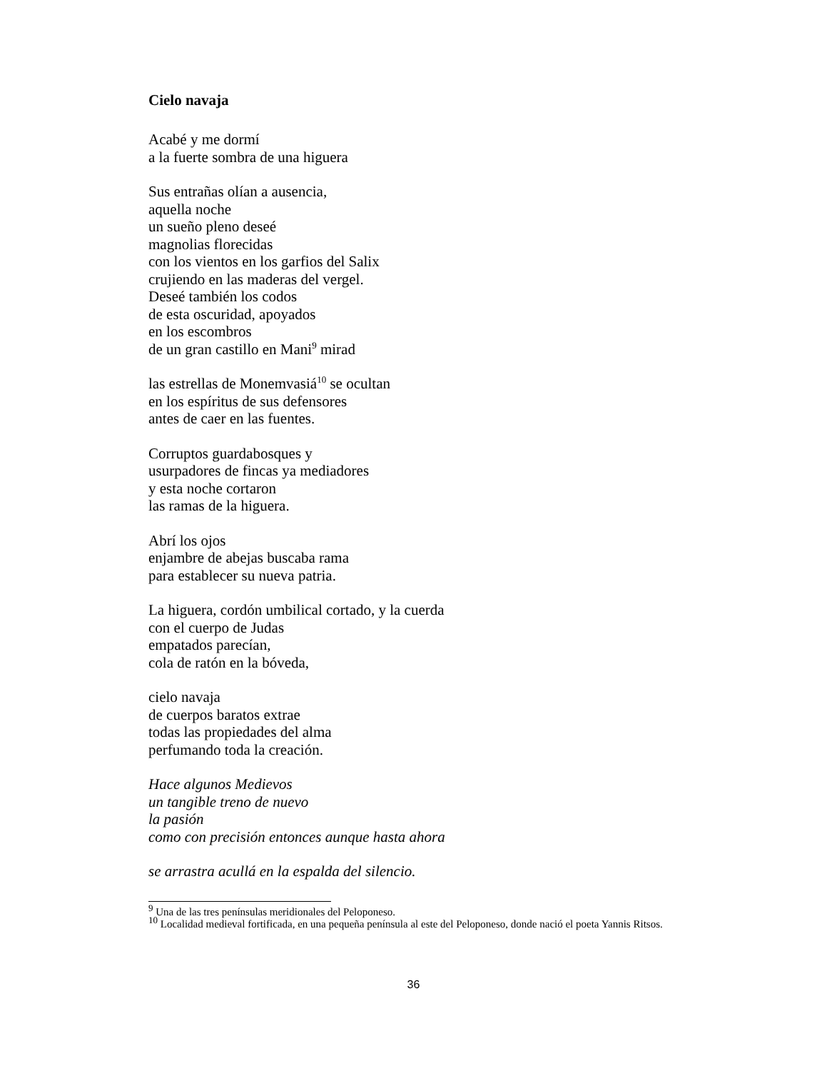Cielo navaja
Acabé y me dormí
a la fuerte sombra de una higuera
Sus entrañas olían a ausencia,
aquella noche
un sueño pleno deseé
magnolias florecidas
con los vientos en los garfios del Salix
crujiendo en las maderas del vergel.
Deseé también los codos
de esta oscuridad, apoyados
en los escombros
de un gran castillo en Mani<sup>9</sup> mirad
las estrellas de Monemvasiá<sup>10</sup> se ocultan
en los espíritus de sus defensores
antes de caer en las fuentes.
Corruptos guardabosques y
usurpadores de fincas ya mediadores
y esta noche cortaron
las ramas de la higuera.
Abrí los ojos
enjambre de abejas buscaba rama
para establecer su nueva patria.
La higuera, cordón umbilical cortado, y la cuerda
con el cuerpo de Judas
empatados parecían,
cola de ratón en la bóveda,
cielo navaja
de cuerpos baratos extrae
todas las propiedades del alma
perfumando toda la creación.
Hace algunos Medievos
un tangible treno de nuevo
la pasión
como con precisión entonces aunque hasta ahora
se arrastra acullá en la espalda del silencio.
<sup>9</sup> Una de las tres penínsulas meridionales del Peloponeso.
<sup>10</sup> Localidad medieval fortificada, en una pequeña península al este del Peloponeso, donde nació el poeta Yannis Ritsos.
36